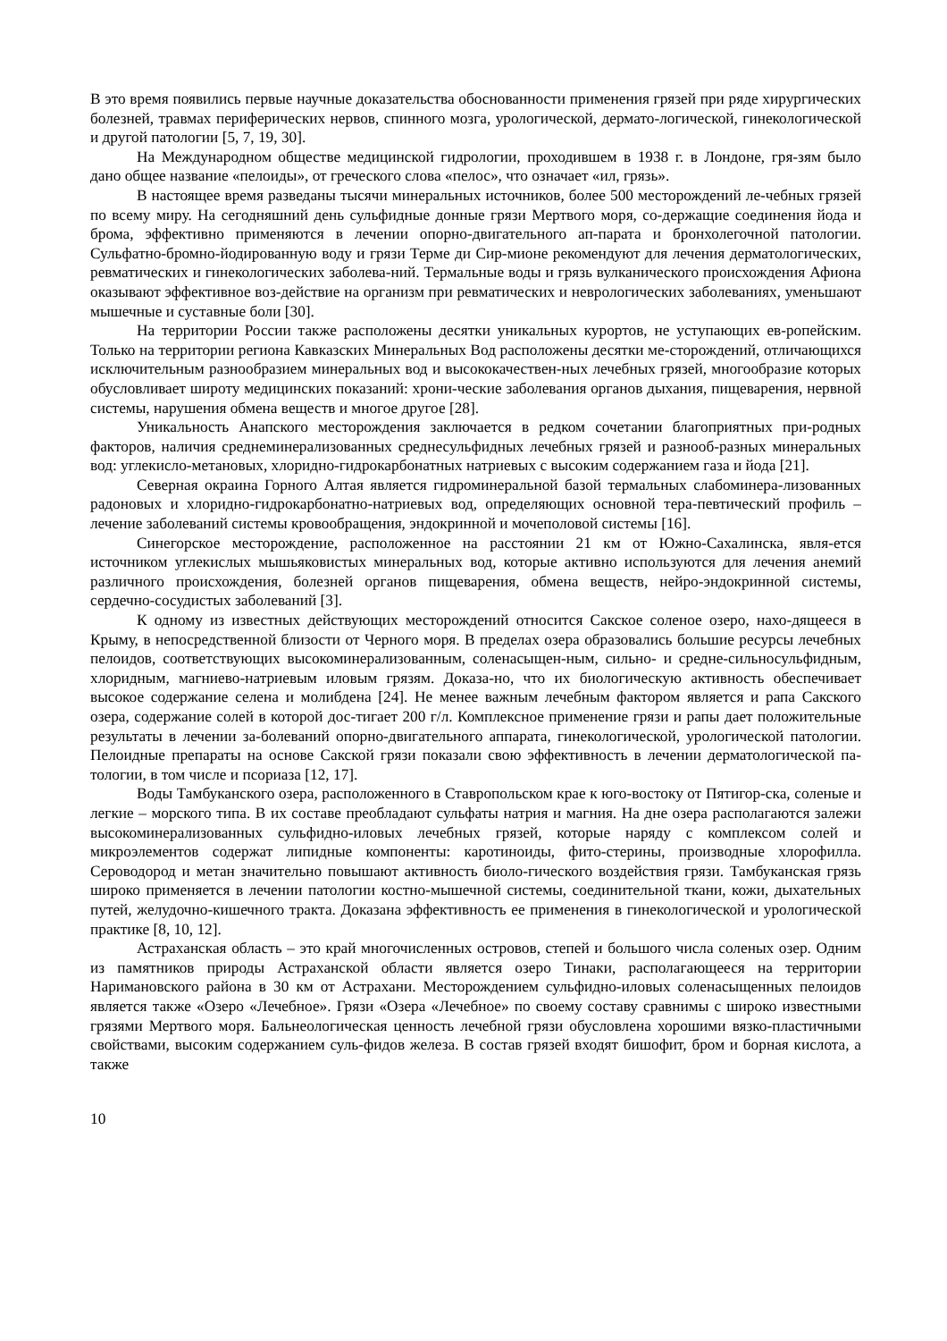В это время появились первые научные доказательства обоснованности применения грязей при ряде хирургических болезней, травмах периферических нервов, спинного мозга, урологической, дермато-логической, гинекологической и другой патологии [5, 7, 19, 30].
На Международном обществе медицинской гидрологии, проходившем в 1938 г. в Лондоне, гря-зям было дано общее название «пелоиды», от греческого слова «пелос», что означает «ил, грязь».
В настоящее время разведаны тысячи минеральных источников, более 500 месторождений ле-чебных грязей по всему миру. На сегодняшний день сульфидные донные грязи Мертвого моря, со-держащие соединения йода и брома, эффективно применяются в лечении опорно-двигательного ап-парата и бронхолегочной патологии. Сульфатно-бромно-йодированную воду и грязи Терме ди Сир-мионе рекомендуют для лечения дерматологических, ревматических и гинекологических заболева-ний. Термальные воды и грязь вулканического происхождения Афиона оказывают эффективное воз-действие на организм при ревматических и неврологических заболеваниях, уменьшают мышечные и суставные боли [30].
На территории России также расположены десятки уникальных курортов, не уступающих ев-ропейским. Только на территории региона Кавказских Минеральных Вод расположены десятки ме-сторождений, отличающихся исключительным разнообразием минеральных вод и высококачествен-ных лечебных грязей, многообразие которых обусловливает широту медицинских показаний: хрони-ческие заболевания органов дыхания, пищеварения, нервной системы, нарушения обмена веществ и многое другое [28].
Уникальность Анапского месторождения заключается в редком сочетании благоприятных при-родных факторов, наличия среднеминерализованных среднесульфидных лечебных грязей и разнооб-разных минеральных вод: углекисло-метановых, хлоридно-гидрокарбонатных натриевых с высоким содержанием газа и йода [21].
Северная окраина Горного Алтая является гидроминеральной базой термальных слабоминера-лизованных радоновых и хлоридно-гидрокарбонатно-натриевых вод, определяющих основной тера-певтический профиль – лечение заболеваний системы кровообращения, эндокринной и мочеполовой системы [16].
Синегорское месторождение, расположенное на расстоянии 21 км от Южно-Сахалинска, явля-ется источником углекислых мышьяковистых минеральных вод, которые активно используются для лечения анемий различного происхождения, болезней органов пищеварения, обмена веществ, нейро-эндокринной системы, сердечно-сосудистых заболеваний [3].
К одному из известных действующих месторождений относится Сакское соленое озеро, нахо-дящееся в Крыму, в непосредственной близости от Черного моря. В пределах озера образовались большие ресурсы лечебных пелоидов, соответствующих высокоминерализованным, соленасыщен-ным, сильно- и средне-сильносульфидным, хлоридным, магниево-натриевым иловым грязям. Доказа-но, что их биологическую активность обеспечивает высокое содержание селена и молибдена [24]. Не менее важным лечебным фактором является и рапа Сакского озера, содержание солей в которой дос-тигает 200 г/л. Комплексное применение грязи и рапы дает положительные результаты в лечении за-болеваний опорно-двигательного аппарата, гинекологической, урологической патологии. Пелоидные препараты на основе Сакской грязи показали свою эффективность в лечении дерматологической па-тологии, в том числе и псориаза [12, 17].
Воды Тамбуканского озера, расположенного в Ставропольском крае к юго-востоку от Пятигор-ска, соленые и легкие – морского типа. В их составе преобладают сульфаты натрия и магния. На дне озера располагаются залежи высокоминерализованных сульфидно-иловых лечебных грязей, которые наряду с комплексом солей и микроэлементов содержат липидные компоненты: каротиноиды, фито-стерины, производные хлорофилла. Сероводород и метан значительно повышают активность биоло-гического воздействия грязи. Тамбуканская грязь широко применяется в лечении патологии костно-мышечной системы, соединительной ткани, кожи, дыхательных путей, желудочно-кишечного тракта. Доказана эффективность ее применения в гинекологической и урологической практике [8, 10, 12].
Астраханская область – это край многочисленных островов, степей и большого числа соленых озер. Одним из памятников природы Астраханской области является озеро Тинаки, располагающееся на территории Наримановского района в 30 км от Астрахани. Месторождением сульфидно-иловых соленасыщенных пелоидов является также «Озеро «Лечебное». Грязи «Озера «Лечебное» по своему составу сравнимы с широко известными грязями Мертвого моря. Бальнеологическая ценность лечебной грязи обусловлена хорошими вязко-пластичными свойствами, высоким содержанием суль-фидов железа. В состав грязей входят бишофит, бром и борная кислота, а также
10